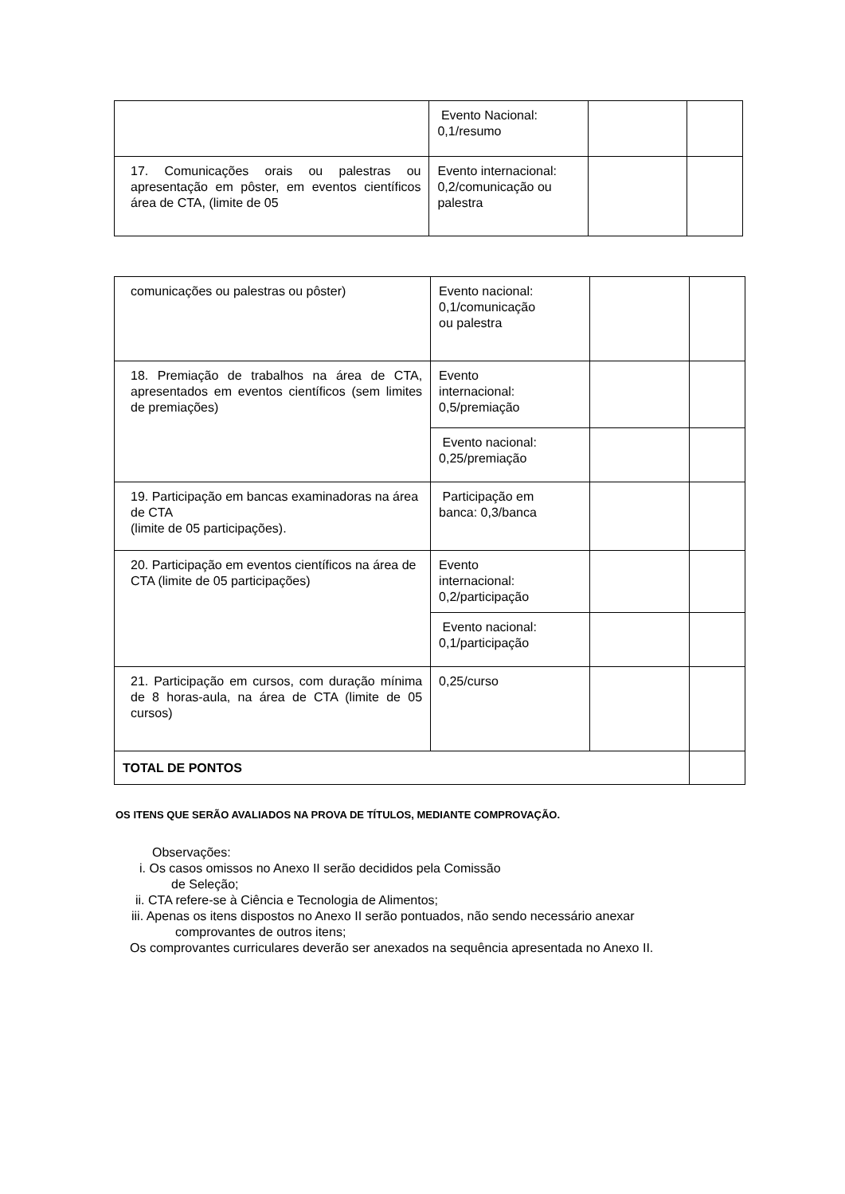| | Evento Nacional: 0,1/resumo | | |
| 17. Comunicações orais ou palestras ou apresentação em pôster, em eventos científicos área de CTA, (limite de 05 | Evento internacional: 0,2/comunicação ou palestra | | |
| comunicações ou palestras ou pôster) | Evento nacional: 0,1/comunicação ou palestra | | |
| 18. Premiação de trabalhos na área de CTA, apresentados em eventos científicos (sem limites de premiações) | Evento internacional: 0,5/premiação | | |
| | Evento nacional: 0,25/premiação | | |
| 19. Participação em bancas examinadoras na área de CTA (limite de 05 participações). | Participação em banca: 0,3/banca | | |
| 20. Participação em eventos científicos na área de CTA (limite de 05 participações) | Evento internacional: 0,2/participação | | |
| | Evento nacional: 0,1/participação | | |
| 21. Participação em cursos, com duração mínima de 8 horas-aula, na área de CTA (limite de 05 cursos) | 0,25/curso | | |
| TOTAL DE PONTOS | | | |
OS ITENS QUE SERÃO AVALIADOS NA PROVA DE TÍTULOS, MEDIANTE COMPROVAÇÃO.
Observações:
i. Os casos omissos no Anexo II serão decididos pela Comissão
de Seleção;
ii. CTA refere-se à Ciência e Tecnologia de Alimentos;
iii. Apenas os itens dispostos no Anexo II serão pontuados, não sendo necessário anexar
comprovantes de outros itens;
Os comprovantes curriculares deverão ser anexados na sequência apresentada no Anexo II.